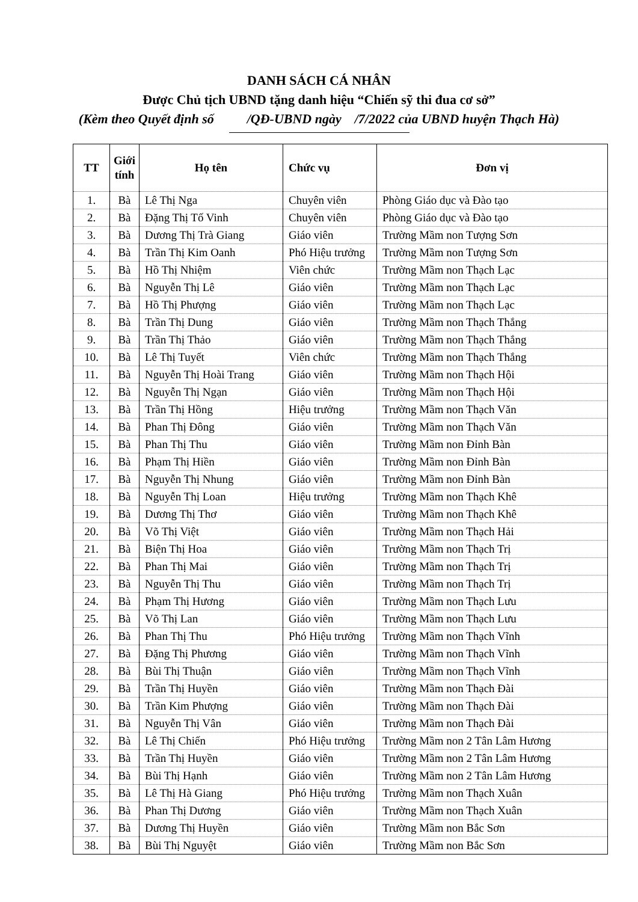DANH SÁCH CÁ NHÂN
Được Chủ tịch UBND tặng danh hiệu “Chiến sỹ thi đua cơ sở”
(Kèm theo Quyết định số /QĐ-UBND ngày /7/2022 của UBND huyện Thạch Hà)
| TT | Giới tính | Họ tên | Chức vụ | Đơn vị |
| --- | --- | --- | --- | --- |
| 1. | Bà | Lê Thị Nga | Chuyên viên | Phòng Giáo dục và Đào tạo |
| 2. | Bà | Đặng Thị Tố Vinh | Chuyên viên | Phòng Giáo dục và Đào tạo |
| 3. | Bà | Dương Thị Trà Giang | Giáo viên | Trường Mầm non Tượng Sơn |
| 4. | Bà | Trần Thị Kim Oanh | Phó Hiệu trưởng | Trường Mầm non Tượng Sơn |
| 5. | Bà | Hồ Thị Nhiệm | Viên chức | Trường Mầm non Thạch Lạc |
| 6. | Bà | Nguyễn Thị Lê | Giáo viên | Trường Mầm non Thạch Lạc |
| 7. | Bà | Hồ Thị Phượng | Giáo viên | Trường Mầm non Thạch Lạc |
| 8. | Bà | Trần Thị Dung | Giáo viên | Trường Mầm non Thạch Thắng |
| 9. | Bà | Trần Thị Thảo | Giáo viên | Trường Mầm non Thạch Thắng |
| 10. | Bà | Lê Thị Tuyết | Viên chức | Trường Mầm non Thạch Thắng |
| 11. | Bà | Nguyễn Thị Hoài Trang | Giáo viên | Trường Mầm non Thạch Hội |
| 12. | Bà | Nguyễn Thị Ngạn | Giáo viên | Trường Mầm non Thạch Hội |
| 13. | Bà | Trần Thị Hồng | Hiệu trưởng | Trường Mầm non Thạch Văn |
| 14. | Bà | Phan Thị Đông | Giáo viên | Trường Mầm non Thạch Văn |
| 15. | Bà | Phan Thị Thu | Giáo viên | Trường Mầm non Đỉnh Bàn |
| 16. | Bà | Phạm Thị Hiền | Giáo viên | Trường Mầm non Đỉnh Bàn |
| 17. | Bà | Nguyễn Thị Nhung | Giáo viên | Trường Mầm non Đỉnh Bàn |
| 18. | Bà | Nguyễn Thị Loan | Hiệu trưởng | Trường Mầm non Thạch Khê |
| 19. | Bà | Dương Thị Thơ | Giáo viên | Trường Mầm non Thạch Khê |
| 20. | Bà | Võ Thị Việt | Giáo viên | Trường Mầm non Thạch Hải |
| 21. | Bà | Biện Thị Hoa | Giáo viên | Trường Mầm non Thạch Trị |
| 22. | Bà | Phan Thị Mai | Giáo viên | Trường Mầm non Thạch Trị |
| 23. | Bà | Nguyễn Thị Thu | Giáo viên | Trường Mầm non Thạch Trị |
| 24. | Bà | Phạm Thị Hương | Giáo viên | Trường Mầm non Thạch Lưu |
| 25. | Bà | Võ Thị Lan | Giáo viên | Trường Mầm non Thạch Lưu |
| 26. | Bà | Phan Thị Thu | Phó Hiệu trưởng | Trường Mầm non Thạch Vĩnh |
| 27. | Bà | Đặng Thị Phương | Giáo viên | Trường Mầm non Thạch Vĩnh |
| 28. | Bà | Bùi Thị Thuận | Giáo viên | Trường Mầm non Thạch Vĩnh |
| 29. | Bà | Trần Thị Huyền | Giáo viên | Trường Mầm non Thạch Đài |
| 30. | Bà | Trần Kim Phượng | Giáo viên | Trường Mầm non Thạch Đài |
| 31. | Bà | Nguyễn Thị Vân | Giáo viên | Trường Mầm non Thạch Đài |
| 32. | Bà | Lê Thị Chiến | Phó Hiệu trưởng | Trường Mầm non 2 Tân Lâm Hương |
| 33. | Bà | Trần Thị Huyền | Giáo viên | Trường Mầm non 2 Tân Lâm Hương |
| 34. | Bà | Bùi Thị Hạnh | Giáo viên | Trường Mầm non 2 Tân Lâm Hương |
| 35. | Bà | Lê Thị Hà Giang | Phó Hiệu trưởng | Trường Mầm non Thạch Xuân |
| 36. | Bà | Phan Thị Dương | Giáo viên | Trường Mầm non Thạch Xuân |
| 37. | Bà | Dương Thị Huyền | Giáo viên | Trường Mầm non Bắc Sơn |
| 38. | Bà | Bùi Thị Nguyệt | Giáo viên | Trường Mầm non Bắc Sơn |